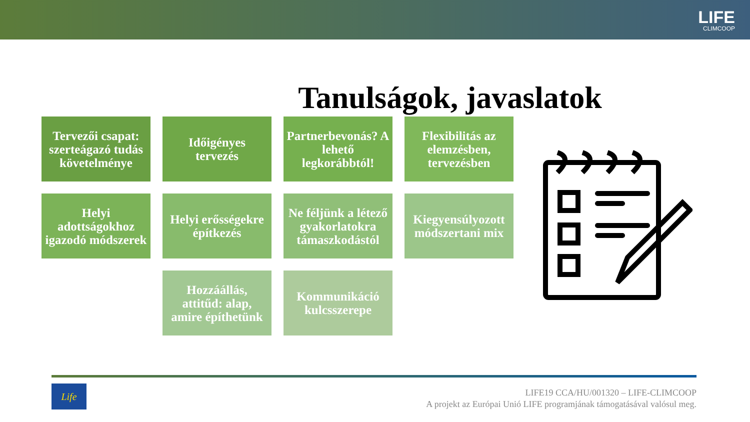LIFE
CLIMCOOP
Tanulságok, javaslatok
Tervezői csapat: szerteágazó tudás követelménye
Időigényes tervezés
Partnerbevonás? A lehető legkorábbtól!
Flexibilitás az elemzésben, tervezésben
Helyi adottságokhoz igazodó módszerek
Helyi erősségekre építkezés
Ne féljünk a létező gyakorlatokra támaszkodástól
Kiegyensúlyozott módszertani mix
Hozzáállás, attitűd: alap, amire építhetünk
Kommunikáció kulcsszerepe
Life
LIFE19 CCA/HU/001320 – LIFE-CLIMCOOP
A projekt az Európai Unió LIFE programjának támogatásával valósul meg.